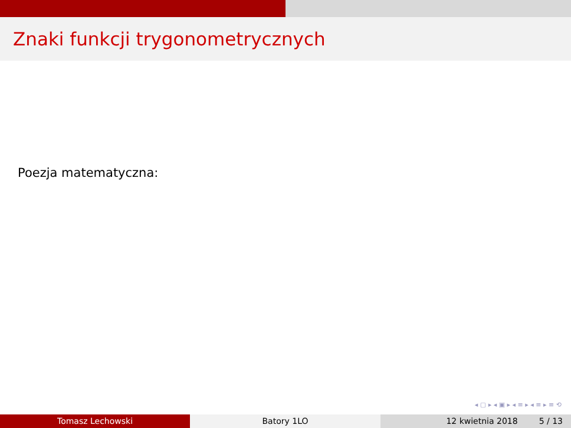Znaki funkcji trygonometrycznych
Poezja matematyczna:
◂ ▢ ▸ ◂ ▣ ▸ ◂ ≡ ▸ ◂ ≡ ▸ ≡ ⟲
Tomasz Lechowski Batory 1LO 12 kwietnia 2018 5 / 13